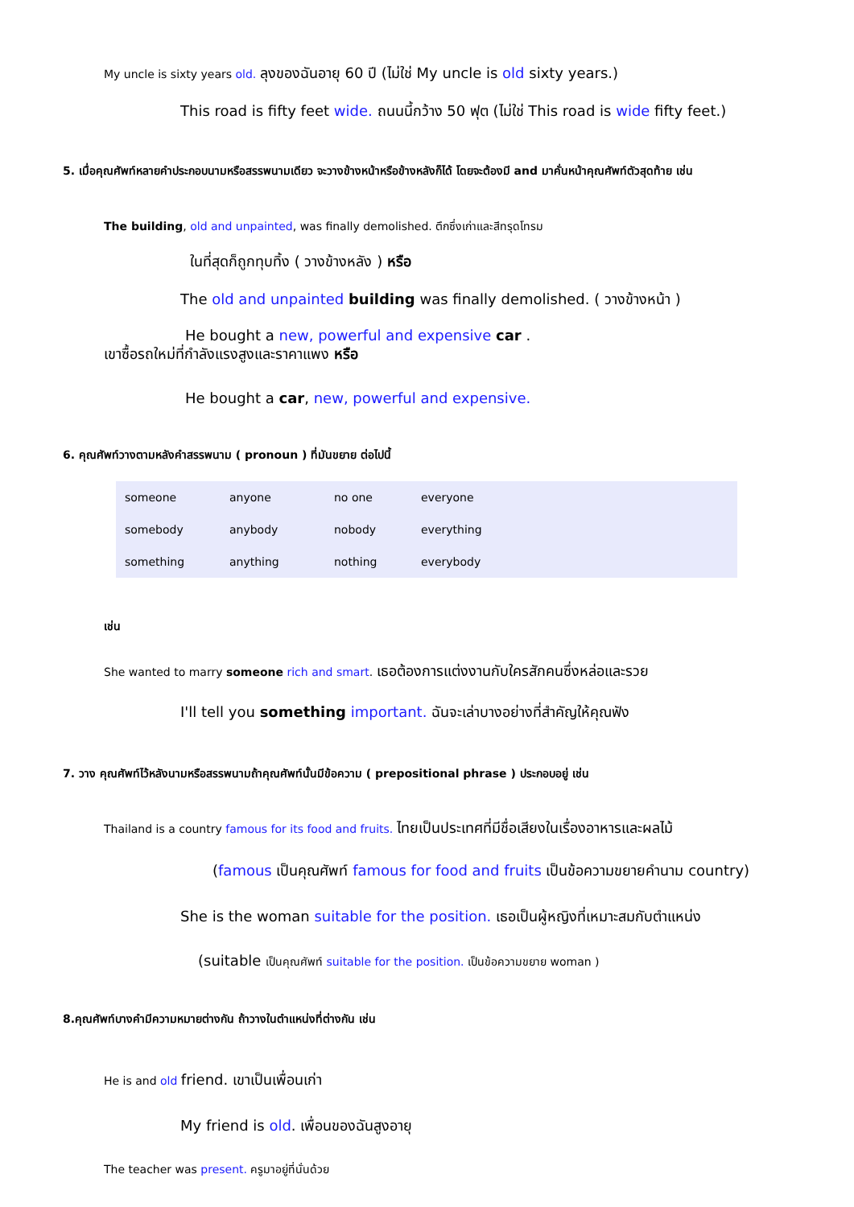My uncle is sixty years old. ลุงของฉันอายุ 60 ปี (ไม่ใช่ My uncle is old sixty years.)
This road is fifty feet wide. ถนนนี้กว้าง 50 ฟุต (ไม่ใช่ This road is wide fifty feet.)
5. เมื่อคุณศัพท์หลายคำประกอบนามหรือสรรพนามเดียว จะวางข้างหน้าหรือข้างหลังก็ได้ โดยจะต้องมี and มาคั่นหน้าคุณศัพท์ตัวสุดท้าย เช่น
The building, old and unpainted, was finally demolished. ตึกซึ่งเก่าและสีทรุดโทรม
ในที่สุดก็ถูกทุบทิ้ง ( วางข้างหลัง ) หรือ
The old and unpainted building was finally demolished. ( วางข้างหน้า )
He bought a new, powerful and expensive car .
เขาซื้อรถใหม่ที่กำลังแรงสูงและราคาแพง หรือ
He bought a car, new, powerful and expensive.
6. คุณศัพท์วางตามหลังคำสรรพนาม ( pronoun ) ที่มันขยาย ต่อไปนี้
| someone | anyone | no one | everyone |
| somebody | anybody | nobody | everything |
| something | anything | nothing | everybody |
เช่น
She wanted to marry someone rich and smart. เธอต้องการแต่งงานกับใครสักคนซึ่งหล่อและรวย
I'll tell you something important. ฉันจะเล่าบางอย่างที่สำคัญให้คุณฟัง
7. วาง คุณศัพท์ไว้หลังนามหรือสรรพนามถ้าคุณศัพท์นั้นมีข้อความ ( prepositional phrase ) ประกอบอยู่ เช่น
Thailand is a country famous for its food and fruits. ไทยเป็นประเทศที่มีชื่อเสียงในเรื่องอาหารและผลไม้
(famous เป็นคุณศัพท์ famous for food and fruits เป็นข้อความขยายคำนาม country)
She is the woman suitable for the position. เธอเป็นผู้หญิงที่เหมาะสมกับตำแหน่ง
(suitable เป็นคุณศัพท์ suitable for the position. เป็นข้อความขยาย woman )
8.คุณศัพท์บางคำมีความหมายต่างกัน ถ้าวางในตำแหน่งที่ต่างกัน เช่น
He is and old friend. เขาเป็นเพื่อนเก่า
My friend is old. เพื่อนของฉันสูงอายุ
The teacher was present. ครูมาอยู่ที่นั่นด้วย